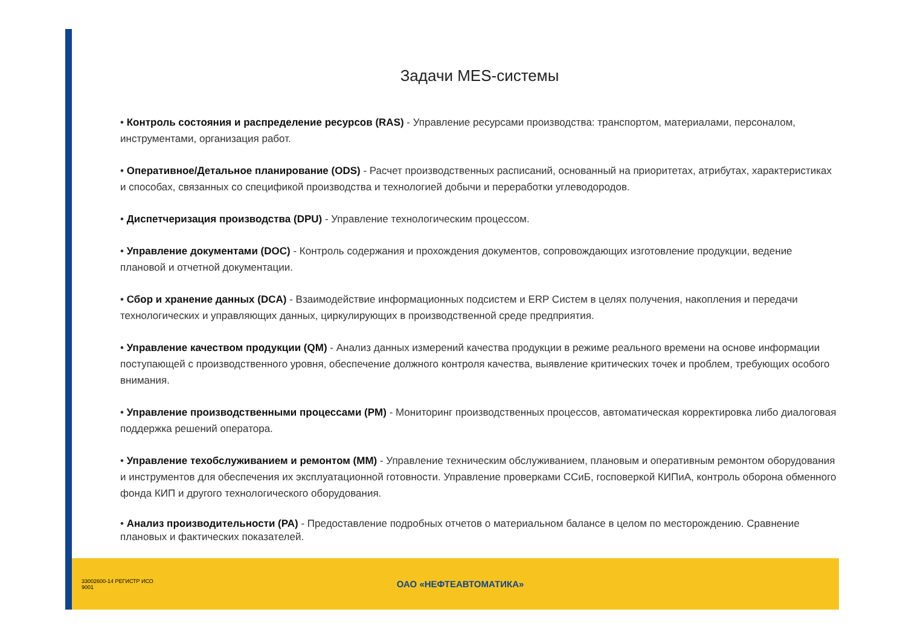Задачи MES-системы
• Контроль состояния и распределение ресурсов (RAS) - Управление ресурсами производства: транспортом, материалами, персоналом, инструментами, организация работ.
• Оперативное/Детальное планирование (ODS) - Расчет производственных расписаний, основанный на приоритетах, атрибутах, характеристиках и способах, связанных со спецификой производства и технологией добычи и переработки углеводородов.
• Диспетчеризация производства (DPU) - Управление технологическим процессом.
• Управление документами (DOC) - Контроль содержания и прохождения документов, сопровождающих изготовление продукции, ведение плановой и отчетной документации.
• Сбор и хранение данных (DCA) - Взаимодействие информационных подсистем и ERP Систем в целях получения, накопления и передачи технологических и управляющих данных, циркулирующих в производственной среде предприятия.
• Управление качеством продукции (QM) - Анализ данных измерений качества продукции в режиме реального времени на основе информации поступающей с производственного уровня, обеспечение должного контроля качества, выявление критических точек и проблем, требующих особого внимания.
• Управление производственными процессами (PM) - Мониторинг производственных процессов, автоматическая корректировка либо диалоговая поддержка решений оператора.
• Управление техобслуживанием и ремонтом (MM) - Управление техническим обслуживанием, плановым и оперативным ремонтом оборудования и инструментов для обеспечения их эксплуатационной готовности. Управление проверками ССиБ, госповеркой КИПиА, контроль оборона обменного фонда КИП и другого технологического оборудования.
• Анализ производительности (PA) - Предоставление подробных отчетов о материальном балансе в целом по месторождению. Сравнение плановых и фактических показателей.
33002600-14 РЕГИСТР ИСО 9001
ОАО «НЕФТЕАВТОМАТИКА»